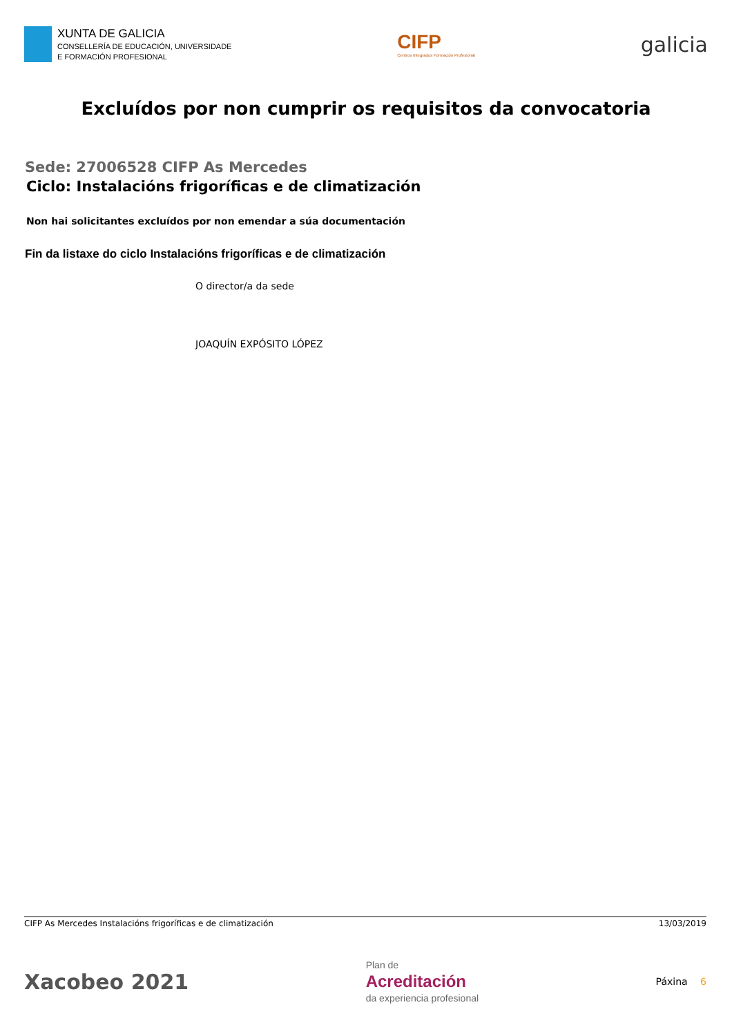XUNTA DE GALICIA
CONSELLERÍA DE EDUCACIÓN, UNIVERSIDADE
E FORMACIÓN PROFESIONAL
CIFP
Centros Integrados Formación Profesional
galicia
Excluídos por non cumprir os requisitos da convocatoria
Sede: 27006528 CIFP As Mercedes
Ciclo: Instalacións frigoríficas e de climatización
Non hai solicitantes excluídos por non emendar a súa documentación
Fin da listaxe do ciclo Instalacións frigoríficas e de climatización
O director/a da sede
JOAQUÍN EXPÓSITO LÓPEZ
CIFP As Mercedes Instalacións frigoríficas e de climatización 13/03/2019
Xacobeo 2021
Plan de
Acreditación
da experiencia profesional
Páxina 6